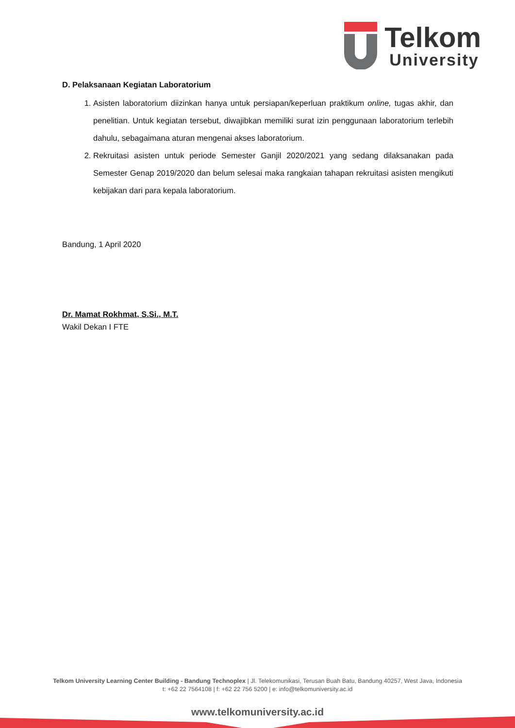Telkom
University
D. Pelaksanaan Kegiatan Laboratorium
1. Asisten laboratorium diizinkan hanya untuk persiapan/keperluan praktikum online, tugas akhir, dan penelitian. Untuk kegiatan tersebut, diwajibkan memiliki surat izin penggunaan laboratorium terlebih dahulu, sebagaimana aturan mengenai akses laboratorium.
2. Rekruitasi asisten untuk periode Semester Ganjil 2020/2021 yang sedang dilaksanakan pada Semester Genap 2019/2020 dan belum selesai maka rangkaian tahapan rekruitasi asisten mengikuti kebijakan dari para kepala laboratorium.
Bandung, 1 April 2020
Dr. Mamat Rokhmat, S.Si., M.T.
Wakil Dekan I FTE
Telkom University Learning Center Building - Bandung Technoplex | Jl. Telekomunikasi, Terusan Buah Batu, Bandung 40257, West Java, Indonesia
t: +62 22 7564108 | f: +62 22 756 5200 | e: info@telkomuniversity.ac.id
www.telkomuniversity.ac.id